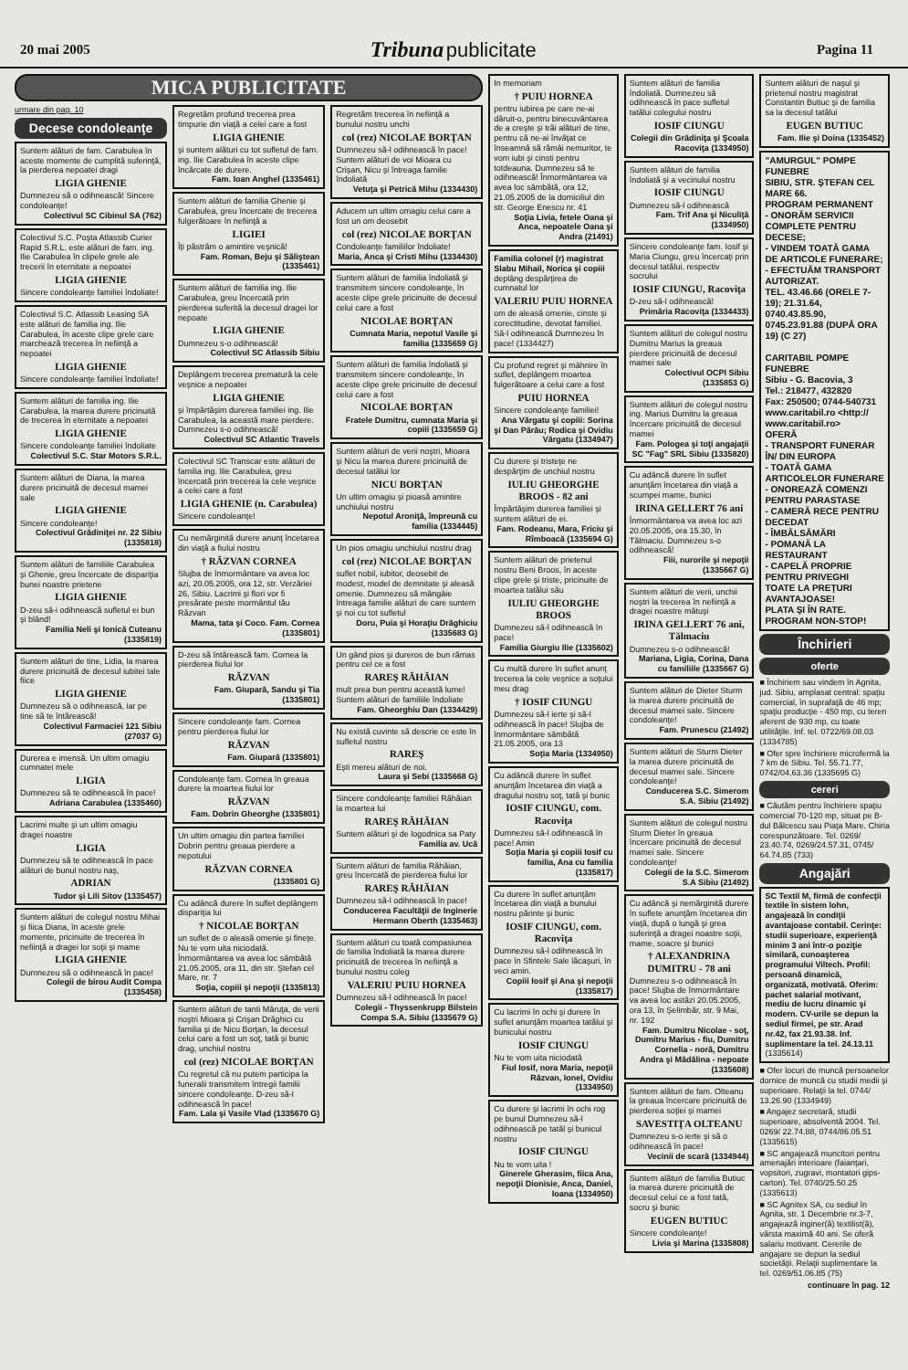20 mai 2005 Tribuna publicitate Pagina 11
MICA PUBLICITATE
urmare din pag. 10
Decese condoleanţe
Suntem alături de fam. Carabulea în aceste momente de cumplită suferinţă, la pierderea nepoatei dragi
LIGIA GHENIE
Dumnezeu să o odihnească! Sincere condoleanţe!
Colectivul SC Cibinul SA (762)
Colectivul S.C. Poşta Atlassib Curier Rapid S.R.L. este alături de fam. ing. Ilie Carabulea în clipele grele ale trecerii în eternitate a nepoatei
LIGIA GHENIE
Sincere condoleanţe familiei îndoliate!
Colectivul S.C. Atlassib Leasing SA este alături de familia ing. Ilie Carabulea, în aceste clipe grele care marchează trecerea în nefiinţă a nepoatei
LIGIA GHENIE
Sincere condoleanţe familiei îndoliate!
Suntem alături de familia ing. Ilie Carabulea, la marea durere pricinuită de trecerea în eternitate a nepoatei
LIGIA GHENIE
Sincere condoleanţe familiei îndoliate
Colectivul S.C. Star Motors S.R.L.
Suntem alături de Diana, la marea durere pricinuită de decesul mamei sale
LIGIA GHENIE
Sincere condoleanţe!
Colectivul Grădiniţei nr. 22 Sibiu (1335818)
Suntem alături de familiile Carabulea şi Ghenie, greu încercate de dispariţia bunei noastre prietene
LIGIA GHENIE
D-zeu să-i odihnească sufletul ei bun şi blând!
Familia Neli şi Ionică Cuteanu (1335819)
Suntem alături de tine, Lidia, la marea durere pricinuită de decesul iubitei tale fiice
LIGIA GHENIE
Dumnezeu să o odihnească, iar pe tine să te întărească!
Colectivul Farmaciei 121 Sibiu (27037 G)
Durerea e imensă. Un ultim omagiu cumnatei mele
LIGIA
Dumnezeu să te odihnească în pace!
Adriana Carabulea (1335460)
Lacrimi multe şi un ultim omagiu dragei noastre
LIGIA
Dumnezeu să te odihnească în pace alături de bunul nostru naş,
ADRIAN
Tudor şi Lili Sitov (1335457)
Suntem alături de colegul nostru Mihai şi fiica Diana, în aceste grele momente, pricinuite de trecerea în nefiinţă a dragei lor soţii şi mame
LIGIA GHENIE
Dumnezeu să o odihnească în pace!
Colegii de birou Audit Compa (1335458)
Regretăm profund trecerea prea timpurie din viaţă a celei care a fost
LIGIA GHENIE
şi suntem alături cu tot sufletul de fam. ing. Ilie Carabulea în aceste clipe încărcate de durere.
Fam. Ioan Anghel (1335461)
Suntem alături de familia Ghenie şi Carabulea, greu încercate de trecerea fulgerătoare în nefiinţă a
LIGIEI
Îţi păstrăm o amintire veşnică!
Fam. Roman, Beju şi Săliştean (1335461)
Suntem alături de familia ing. Ilie Carabulea, greu încercată prin pierderea suferită la decesul dragei lor nepoate
LIGIA GHENIE
Dumnezeu s-o odihnească!
Colectivul SC Atlassib Sibiu
Deplângem trecerea prematură la cele veşnice a nepoatei
LIGIA GHENIE
şi împărtăşim durerea familiei ing. Ilie Carabulea, la această mare pierdere. Dumnezeu s-o odihnească!
Colectivul SC Atlantic Travels
Colectivul SC Transcar este alături de familia ing. Ilie Carabulea, greu încercată prin trecerea la cele veşnice a celei care a fost
LIGIA GHENIE (n. Carabulea)
Sincere condoleanţe!
Cu nemărginită durere anunţ încetarea din viaţă a fiului nostru
† RĂZVAN CORNEA
Slujba de înmormântare va avea loc azi, 20.05.2005, ora 12, str. Verzăriei 26, Sibiu. Lacrimi şi flori vor fi presărate peste mormântul tău Răzvan
Mama, tata şi Coco. Fam. Cornea (1335801)
D-zeu să întărească fam. Cornea la pierderea fiului lor
RĂZVAN
Fam. Giupară, Sandu şi Tia (1335801)
Sincere condoleanţe fam. Cornea pentru pierderea fiului lor
RĂZVAN
Fam. Giupară (1335801)
Condoleanţe fam. Cornea în greaua durere la moartea fiului lor
RĂZVAN
Fam. Dobrin Gheorghe (1335801)
Un ultim omagiu din partea familiei Dobrin pentru greaua pierdere a nepotului
RĂZVAN CORNEA
(1335801 G)
Cu adâncă durere în suflet deplângem dispariţia lui
† NICOLAE BORŢAN
un suflet de o aleasă omenie şi fineţe. Nu te vom uita niciodată. Înmormântarea va avea loc sâmbătă 21.05.2005, ora 11, din str. Ştefan cel Mare, nr. 7
Soţia, copiii şi nepoţii (1335813)
Suntem alături de tanti Măruţa, de verii noştri Mioara şi Crişan Drăghici cu familia şi de Nicu Borţan, la decesul celui care a fost un soţ, tată şi bunic drag, unchiul nostru
col (rez) NICOLAE BORŢAN
Cu regretul că nu putem participa la funeralii transmitem întregii familii sincere condoleanţe. D-zeu să-l odihnească în pace!
Fam. Lala şi Vasile Vlad (1335670 G)
Regretăm trecerea în nefiinţă a bunului nostru unchi
col (rez) NICOLAE BORŢAN
Dumnezeu să-l odihnească în pace! Suntem alături de voi Mioara cu Crişan, Nicu şi întreaga familie îndoliată
Vetuţa şi Petrică Mihu (1334430)
Aducem un ultim omagiu celui care a fost un om deosebit
col (rez) NICOLAE BORŢAN
Condoleanţe familiilor îndoliate!
Maria, Anca şi Cristi Mihu (1334430)
Suntem alături de familia îndoliată şi transmitem sincere condoleanţe, în aceste clipe grele pricinuite de decesul celui care a fost
NICOLAE BORŢAN
Cumnata Maria, nepotul Vasile şi familia (1335659 G)
Suntem alături de familia îndoliată şi transmitem sincere condoleanţe, în aceste clipe grele pricinuite de decesul celui care a fost
NICOLAE BORŢAN
Fratele Dumitru, cumnata Maria şi copiii (1335659 G)
Suntem alături de verii noştri, Mioara şi Nicu la marea durere pricinuită de decesul tatălui lor
NICU BORŢAN
Un ultim omagiu şi pioasă amintire unchiului nostru
Nepotul Aroniţă, împreună cu familia (1334445)
Un pios omagiu unchiului nostru drag
col (rez) NICOLAE BORŢAN
suflet nobil, iubitor, deosebit de modest, model de demnitate şi aleasă omenie. Dumnezeu să mângâie întreaga familie alături de care suntem şi noi cu tot sufletul
Doru, Puia şi Horaţiu Drăghiciu (1335683 G)
Un gând pios şi dureros de bun rămas pentru cel ce a fost
RAREŞ RĂHĂIAN
mult prea bun pentru această lume! Suntem alături de familiile îndoliate
Fam. Gheorghiu Dan (1334429)
Nu există cuvinte să descrie ce este în sufletul nostru
RAREŞ
Eşti mereu alături de noi.
Laura şi Sebi (1335668 G)
Sincere condoleanţe familiei Răhăian la moartea lui
RAREŞ RĂHĂIAN
Suntem alături şi de logodnica sa Paty
Familia av. Ucă
Suntem alături de familia Răhăian, greu încercată de pierderea fiului lor
RAREŞ RĂHĂIAN
Dumnezeu să-l odihnească în pace!
Conducerea Facultăţii de Inginerie Hermann Oberth (1335463)
Suntem alături cu toată compasiunea de familia îndoliată la marea durere pricinuită de trecerea în nefiinţă a bunului nostru coleg
VALERIU PUIU HORNEA
Dumnezeu să-l odihnească în pace!
Colegii - Thyssenkrupp Bilstein Compa S.A. Sibiu (1335679 G)
In memoriam
† PUIU HORNEA
pentru iubirea pe care ne-ai dăruit-o, pentru binecuvântarea de a creşte şi trăi alături de tine, pentru că ne-ai învăţat ce înseamnă să rămâi nemuritor, te vom iubi şi cinsti pentru totdeauna. Dumnezeu să te odihnească! Înmormântarea va avea loc sâmbătă, ora 12, 21.05.2005 de la domiciliul din str. George Enescu nr. 41
Soţia Livia, fetele Oana şi Anca, nepoatele Oana şi Andra (21491)
Familia colonel (r) magistrat Slabu Mihail, Norica şi copiii deplâng despărţirea de cumnatul lor
VALERIU PUIU HORNEA
om de aleasă omenie, cinste şi corectitudine, devotat familiei. Să-l odihnească Dumnezeu în pace! (1334427)
Cu profund regret şi mâhnire în suflet, deplângem moartea fulgerătoare a celui care a fost
PUIU HORNEA
Sincere condoleanţe familiei!
Ana Vărgatu şi copiii: Sorina şi Dan Părău; Rodica şi Ovidiu Vărgatu (1334947)
Cu durere şi tristeţe ne despărţim de unchiul nostru
IULIU GHEORGHE BROOS - 82 ani
Împărtăşim durerea familiei şi suntem alături de ei.
Fam. Rodeanu, Mara, Friciu şi Rîmboacă (1335694 G)
Suntem alături de prietenul nostru Beni Broos, în aceste clipe grele şi triste, pricinuite de moartea tatălui său
IULIU GHEORGHE BROOS
Dumnezeu să-l odihnească în pace!
Familia Giurgiu Ilie (1335602)
Cu multă durere în suflet anunţ trecerea la cele veşnice a soţului meu drag
† IOSIF CIUNGU
Dumnezeu să-l ierte şi să-l odihnească în pace! Slujba de înmormântare sâmbătă 21.05.2005, ora 13
Soţia Maria (1334950)
Cu adâncă durere în suflet anunţăm încetarea din viaţă a dragului nostru soţ, tată şi bunic
IOSIF CIUNGU, com. Racoviţa
Dumnezeu să-l odihnească în pace! Amin
Soţia Maria şi copiii Iosif cu familia, Ana cu familia (1335817)
Cu durere în suflet anunţăm încetarea din viaţă a bunului nostru părinte şi bunic
IOSIF CIUNGU, com. Racoviţa
Dumnezeu să-l odihnească în pace în Sfintele Sale lăcaşuri, în veci amin.
Copiii Iosif şi Ana şi nepoţii (1335817)
Cu lacrimi în ochi şi durere în suflet anunţăm moartea tatălui şi bunicului nostru
IOSIF CIUNGU
Nu te vom uita niciodată
Fiul Iosif, nora Maria, nepoţii Răzvan, Ionel, Ovidiu (1334950)
Cu durere şi lacrimi în ochi rog pe bunul Dumnezeu să-l odihnească pe tatăl şi bunicul nostru
IOSIF CIUNGU
Nu te vom uita !
Ginerele Gherasim, fiica Ana, nepoţii Dionisie, Anca, Daniel, Ioana (1334950)
Suntem alături de familia îndoliată. Dumnezeu să odihnească în pace sufletul tatălui colegului nostru
IOSIF CIUNGU
Colegii din Grădiniţa şi Şcoala Racoviţa (1334950)
Suntem alături de familia îndoliată şi a vecinului nostru
IOSIF CIUNGU
Dumnezeu să-l odihnească
Fam. Trif Ana şi Niculiţă (1334950)
Sincere condoleanţe fam. Iosif şi Maria Ciungu, greu încercaţi prin decesul tatălui, respectiv socrului
IOSIF CIUNGU, Racoviţa
D-zeu să-l odihnească!
Primăria Racoviţa (1334433)
Suntem alături de colegul nostru Dumitru Marius la greaua pierdere pricinuită de decesul mamei sale
Colectivul OCPI Sibiu (1335853 G)
Suntem alături de colegul nostru ing. Marius Dumitru la greaua încercare pricinuită de decesul mamei
Fam. Pologea şi toţi angajaţii SC "Fag" SRL Sibiu (1335820)
Cu adâncă durere în suflet anunţăm încetarea din viaţă a scumpei mame, bunici
IRINA GELLERT 76 ani
Înmormântarea va avea loc azi 20.05.2005, ora 15.30, în Tălmaciu. Dumnezeu s-o odihnească!
Fiii, nurorile şi nepoţii (1335667 G)
Suntem alături de verii, unchii noştri la trecerea în nefiinţă a dragei noastre mătuşi
IRINA GELLERT 76 ani, Tălmaciu
Dumnezeu s-o odihnească!
Mariana, Ligia, Corina, Dana cu familiile (1335667 G)
Suntem alături de Dieter Sturm la marea durere pricinuită de decesul mamei sale. Sincere condoleanţe!
Fam. Prunescu (21492)
Suntem alături de Sturm Dieter la marea durere pricinuită de decesul mamei sale. Sincere condoleanţe!
Conducerea S.C. Simerom S.A. Sibiu (21492)
Suntem alături de colegul nostru Sturm Dieter în greaua încercare pricinuită de decesul mamei sale. Sincere condoleanţe!
Colegii de la S.C. Simerom S.A Sibiu (21492)
Cu adâncă şi nemărginită durere în suflete anunţăm încetarea din viaţă, după o lungă şi grea suferinţă a dragei noastre soţii, mame, soacre şi bunici
† ALEXANDRINA DUMITRU - 78 ani
Dumnezeu s-o odihnească în pace! Slujba de înmormântare va avea loc astăzi 20.05.2005, ora 13, în Şelimbăr, str. 9 Mai, nr. 192
Fam. Dumitru Nicolae - soţ, Dumitru Marius - fiu, Dumitru Cornelia - noră, Dumitru Andra şi Mădălina - nepoate (1335608)
Suntem alături de fam. Olteanu la greaua încercare pricinuită de pierderea soţiei şi mamei
SAVESTIŢA OLTEANU
Dumnezeu s-o ierte şi să o odihnească în pace!
Vecinii de scară (1334944)
Suntem alături de familia Butiuc la marea durere pricinuită de decesul celui ce a fost tată, socru şi bunic
EUGEN BUTIUC
Sincere condoleanţe!
Livia şi Marina (1335808)
Suntem alături de naşul şi prietenul nostru magistrat Constantin Butiuc şi de familia sa la decesul tatălui
EUGEN BUTIUC
Fam. Ilie şi Doina (1335452)
"AMURGUL" POMPE FUNEBRE
SIBIU, STR. ŞTEFAN CEL MARE 66.
PROGRAM PERMANENT
- ONORĂM SERVICII COMPLETE PENTRU DECESE;
- VINDEM TOATĂ GAMA DE ARTICOLE FUNERARE;
- EFECTUĂM TRANSPORT AUTORIZAT.
TEL. 43.46.66 (ORELE 7-19); 21.31.64, 0740.43.85.90, 0745.23.91.88 (DUPĂ ORA 19) (C 27)
CARITABIL POMPE FUNEBRE
Sibiu - G. Bacovia, 3
Tel.: 218477, 432820
Fax: 250500; 0744-540731
www.caritabil.ro <http:// www.caritabil.ro>
OFERĂ
- TRANSPORT FUNERAR ÎN/ DIN EUROPA
- TOATĂ GAMA ARTICOLELOR FUNERARE
- ONOREAZĂ COMENZI PENTRU PARASTASE
- CAMERĂ RECE PENTRU DECEDAT
- ÎMBĂLSĂMĂRI
- POMANĂ LA RESTAURANT
- CAPELĂ PROPRIE PENTRU PRIVEGHI
TOATE LA PREŢURI AVANTAJOASE!
PLATA ŞI ÎN RATE. PROGRAM NON-STOP!
Închirieri
oferte
■ Închiriem sau vindem în Agnita, jud. Sibiu, amplasat central: spaţiu comercial, în suprafaţă de 46 mp; spaţiu producţie - 450 mp, cu teren aferent de 930 mp, cu toate utilităţile. Inf. tel. 0722/69.08.03 (1334785)
■ Ofer spre închiriere microfermă la 7 km de Sibiu. Tel. 55.71.77, 0742/04.63.36 (1335695 G)
cereri
■ Căutăm pentru închiriere spaţiu comercial 70-120 mp, situat pe B-dul Bălcescu sau Piaţa Mare. Chiria corespunzătoare. Tel. 0269/ 23.40.74, 0269/24.57.31, 0745/ 64.74.85 (733)
Angajări
SC Textil M, firmă de confecţii textile în sistem lohn, angajează în condiţii avantajoase contabil. Cerinţe: studii superioare, experienţă minim 3 ani într-o poziţie similară, cunoaşterea programului Viltech. Profil: persoană dinamică, organizată, motivată. Oferim: pachet salarial motivant, mediu de lucru dinamic şi modern. CV-urile se depun la sediul firmei, pe str. Arad nr.42, fax 21.93.38. Inf. suplimentare la tel. 24.13.11 (1335614)
■ Ofer locuri de muncă persoanelor dornice de muncă cu studii medii şi superioare. Relaţii la tel. 0744/ 13.26.90 (1334949)
■ Angajez secretară, studii superioare, absolventă 2004. Tel. 0269/ 22.74.88, 0744/86.05.51 (1335615)
■ SC angajează muncitori pentru amenajări interioare (faianţari, vopsitori, zugravi, montatori gips-carton). Tel. 0740/25.50.25 (1335613)
■ SC Agnitex SA, cu sediul în Agnita, str. 1 Decembrie nr.3-7, angajează inginer(ă) textilist(ă), vârsta maximă 40 ani. Se oferă salariu motivant. Cererile de angajare se depun la sediul societăţii. Relaţii suplimentare la tel. 0269/51.06.85 (75)
continuare în pag. 12